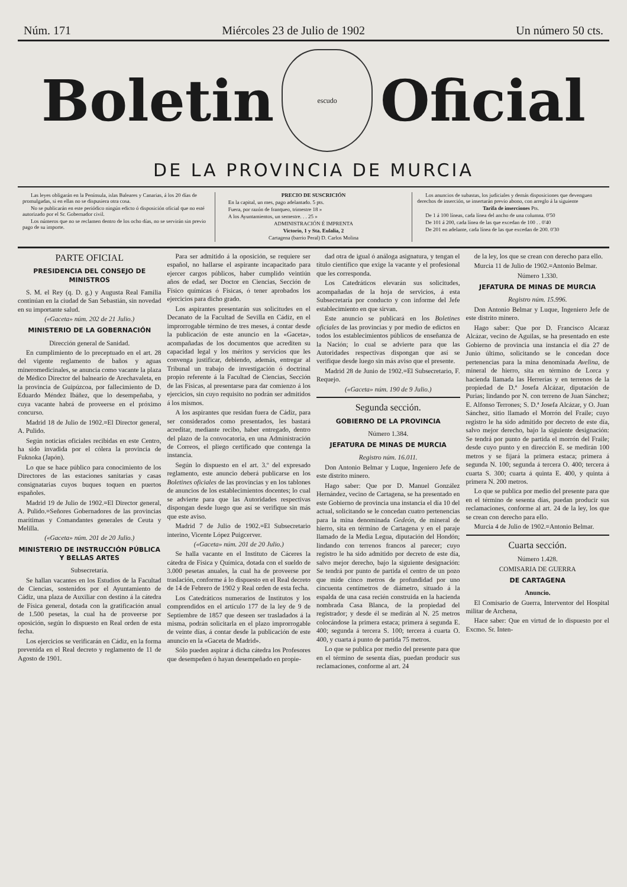Núm. 171 Miércoles 23 de Julio de 1902 Un número 50 cts.
Boletin
escudo
Oficial
DE LA PROVINCIA DE MURCIA
Las leyes obligarán en la Península, islas Baleares y Canarias, á los 20 días de promulgadas, si en ellas no se dispusiera otra cosa.
No se publicarán en este periódico ningún edicto ó disposición oficial que no esté autorizado por el Sr. Gobernador civil.
Los números que no se reclamen dentro de los ocho días, no se servirán sin previo pago de su importe.
PRECIO DE SUSCRICIÓN
En la capital, un mes, pago adelantado. 5 pts.
Fuera, por razón de franqueo, trimestre 18 »
A los Ayuntamientos, un semestre. . . 25 »
ADMINISTRACIÓN É IMPRENTA
Victorio, 1 y Sta. Eulalia, 2
Cartagena (barrio Peral) D. Carlos Molina
Los anuncios de subastas, los judiciales y demás disposiciones que devenguen derechos de inserción, se insertarán previo abono, con arreglo á la siguiente
Tarifa de inserciones Pts.
De 1 á 100 líneas, cada línea del ancho de una columna. 0'50
De 101 á 200, cada línea de las que excedan de 100 . . 0'40
De 201 en adelante, cada línea de las que excedan de 200. 0'30
PARTE OFICIAL
PRESIDENCIA DEL CONSEJO DE MINISTROS
S. M. el Rey (q. D. g.) y Augusta Real Familia continúan en la ciudad de San Sebastián, sin novedad en su importante salud.
(«Gaceta» núm. 202 de 21 Julio.)
MINISTERIO DE LA GOBERNACIÓN
Dirección general de Sanidad.
En cumplimiento de lo preceptuado en el art. 28 del vigente reglamento de baños y aguas mineromedicinales, se anuncia como vacante la plaza de Médico Director del balneario de Arechavaleta, en la provincia de Guipúzcoa, por fallecimiento de D. Eduardo Méndez Ibáñez, que lo desempeñaba, y cuya vacante habrá de proveerse en el próximo concurso.
Madrid 18 de Julio de 1902.=El Director general, A. Pulido.
Según noticias oficiales recibidas en este Centro, ha sido invadida por el cólera la provincia de Fuknoka (Japón).
Lo que se hace público para conocimiento de los Directores de las estaciones sanitarias y casas consignatarias cuyos buques toquen en puertos españoles.
Madrid 19 de Julio de 1902.=El Director general, A. Pulido.=Señores Gobernadores de las provincias marítimas y Comandantes generales de Ceuta y Melilla.
(«Gaceta» núm. 201 de 20 Julio.)
MINISTERIO DE INSTRUCCIÓN PÚBLICA Y BELLAS ARTES
Subsecretaría.
Se hallan vacantes en los Estudios de la Facultad de Ciencias, sostenidos por el Ayuntamiento de Cádiz, una plaza de Auxiliar con destino á la cátedra de Física general, dotada con la gratificación anual de 1.500 pesetas, la cual ha de proveerse por oposición, según lo dispuesto en Real orden de esta fecha.
Los ejercicios se verificarán en Cádiz, en la forma prevenida en el Real decreto y reglamento de 11 de Agosto de 1901.
Para ser admitido á la oposición, se requiere ser español, no hallarse el aspirante incapacitado para ejercer cargos públicos, haber cumplido veintiún años de edad, ser Doctor en Ciencias, Sección de Físico químicas ó Físicas, ó tener aprobados los ejercicios para dicho grado.
Los aspirantes presentarán sus solicitudes en el Decanato de la Facultad de Sevilla en Cádiz, en el improrrogable término de tres meses, á contar desde la publicación de este anuncio en la «Gaceta», acompañadas de los documentos que acrediten su capacidad legal y los méritos y servicios que les convenga justificar, debiendo, además, entregar al Tribunal un trabajo de investigación ó doctrinal propio referente á la Facultad de Ciencias, Sección de las Físicas, al presentarse para dar comienzo á los ejercicios, sin cuyo requisito no podrán ser admitidos á los mismos.
A los aspirantes que residan fuera de Cádiz, para ser considerados como presentados, les bastará acreditar, mediante recibo, haber entregado, dentro del plazo de la convocatoria, en una Administración de Correos, el pliego certificado que contenga la instancia.
Según lo dispuesto en el art. 3.º del expresado reglamento, este anuncio deberá publicarse en los Boletines oficiales de las provincias y en los tablones de anuncios de los establecimientos docentes; lo cual se advierte para que las Autoridades respectivas dispongan desde luego que así se verifique sin más que este aviso.
Madrid 7 de Julio de 1902.=El Subsecretario interino, Vicente López Puigcerver.
(«Gaceta» núm. 201 de 20 Julio.)
Se halla vacante en el Instituto de Cáceres la cátedra de Física y Química, dotada con el sueldo de 3.000 pesetas anuales, la cual ha de proveerse por traslación, conforme á lo dispuesto en el Real decreto de 14 de Febrero de 1902 y Real orden de esta fecha.
Los Catedráticos numerarios de Institutos y los comprendidos en el artículo 177 de la ley de 9 de Septiembre de 1857 que deseen ser trasladados á la misma, podrán solicitarla en el plazo improrrogable de veinte días, á contar desde la publicación de este anuncio en la «Gaceta de Madrid».
Sólo pueden aspirar á dicha cátedra los Profesores que desempeñen ó hayan desempeñado en propie-
dad otra de igual ó análoga asignatura, y tengan el título científico que exige la vacante y el profesional que les corresponda.
Los Catedráticos elevarán sus solicitudes, acompañadas de la hoja de servicios, á esta Subsecretaría por conducto y con informe del Jefe establecimiento en que sirvan.
Este anuncio se publicará en los Boletines oficiales de las provincias y por medio de edictos en todos los establecimientos públicos de enseñanza de la Nación; lo cual se advierte para que las Autoridades respectivas dispongan que así se verifique desde luego sin más aviso que el presente.
Madrid 28 de Junio de 1902.=El Subsecretario, F. Requejo.
(«Gaceta» núm. 190 de 9 Julio.)
Segunda sección.
GOBIERNO DE LA PROVINCIA
Número 1.384.
JEFATURA DE MINAS DE MURCIA
Registro núm. 16.011.
Don Antonio Belmar y Luque, Ingeniero Jefe de este distrito minero.
Hago saber: Que por D. Manuel González Hernández, vecino de Cartagena, se ha presentado en este Gobierno de provincia una instancia el día 10 del actual, solicitando se le concedan cuatro pertenencias para la mina denominada Gedeón, de mineral de hierro, sita en término de Cartagena y en el paraje llamado de la Media Legua, diputación del Hondón; lindando con terrenos francos al parecer; cuyo registro le ha sido admitido por decreto de este día, salvo mejor derecho, bajo la siguiente designación: Se tendrá por punto de partida el centro de un pozo que mide cinco metros de profundidad por uno cincuenta centímetros de diámetro, situado á la espalda de una casa recién construida en la hacienda nombrada Casa Blanca, de la propiedad del registrador; y desde él se medirán al N. 25 metros colocándose la primera estaca; primera á segunda E. 400; segunda á tercera S. 100; tercera á cuarta O. 400, y cuarta á punto de partida 75 metros.
Lo que se publica por medio del presente para que en el término de sesenta días, puedan producir sus reclamaciones, conforme al art. 24
de la ley, los que se crean con derecho para ello.
Murcia 11 de Julio de 1902.=Antonio Belmar.
Número 1.330.
JEFATURA DE MINAS DE MURCIA
Registro núm. 15.996.
Don Antonio Belmar y Luque, Ingeniero Jefe de este distrito minero.
Hago saber: Que por D. Francisco Alcaraz Alcázar, vecino de Aguilas, se ha presentado en este Gobierno de provincia una instancia el día 27 de Junio último, solicitando se le concedan doce pertenencias para la mina denominada Avelina, de mineral de hierro, sita en término de Lorca y hacienda llamada las Herrerías y en terrenos de la propiedad de D.ª Josefa Alcázar, diputación de Purias; lindando por N. con terreno de Juan Sánchez; E. Alfonso Terrones; S. D.ª Josefa Alcázar, y O. Juan Sánchez, sitio llamado el Morrón del Fraile; cuyo registro le ha sido admitido por decreto de este día, salvo mejor derecho, bajo la siguiente designación: Se tendrá por punto de partida el morrón del Fraile; desde cuyo punto y en dirección E. se medirán 100 metros y se fijará la primera estaca; primera á segunda N. 100; segunda á tercera O. 400; tercera á cuarta S. 300; cuarta á quinta E. 400, y quinta á primera N. 200 metros.
Lo que se publica por medio del presente para que en el término de sesenta días, puedan producir sus reclamaciones, conforme al art. 24 de la ley, los que se crean con derecho para ello.
Murcia 4 de Julio de 1902.=Antonio Belmar.
Cuarta sección.
Número 1.428.
COMISARIA DE GUERRA
DE CARTAGENA
Anuncio.
El Comisario de Guerra, Interventor del Hospital militar de Archena,
Hace saber: Que en virtud de lo dispuesto por el Excmo. Sr. Inten-